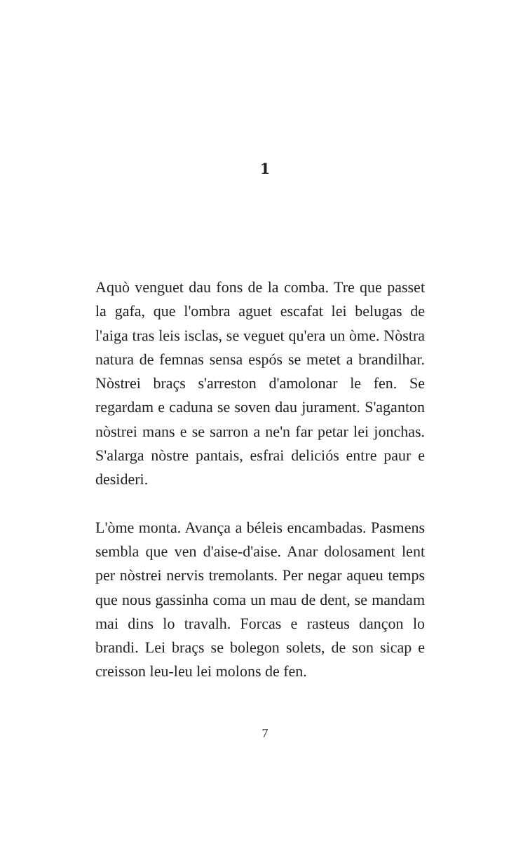1
Aquò venguet dau fons de la comba. Tre que passet la gafa, que l'ombra aguet escafat lei belugas de l'aiga tras leis isclas, se veguet qu'era un òme. Nòstra natura de femnas sensa espós se metet a brandilhar. Nòstrei braçs s'arreston d'amolonar le fen. Se regardam e caduna se soven dau jurament. S'aganton nòstrei mans e se sarron a ne'n far petar lei jonchas. S'alarga nòstre pantais, esfrai deliciós entre paur e desideri.
L'òme monta. Avança a béleis encambadas. Pasmens sembla que ven d'aise-d'aise. Anar dolosament lent per nòstrei nervis tremolants. Per negar aqueu temps que nous gassinha coma un mau de dent, se mandam mai dins lo travalh. Forcas e rasteus dançon lo brandi. Lei braçs se bolegon solets, de son sicap e creisson leu-leu lei molons de fen.
7